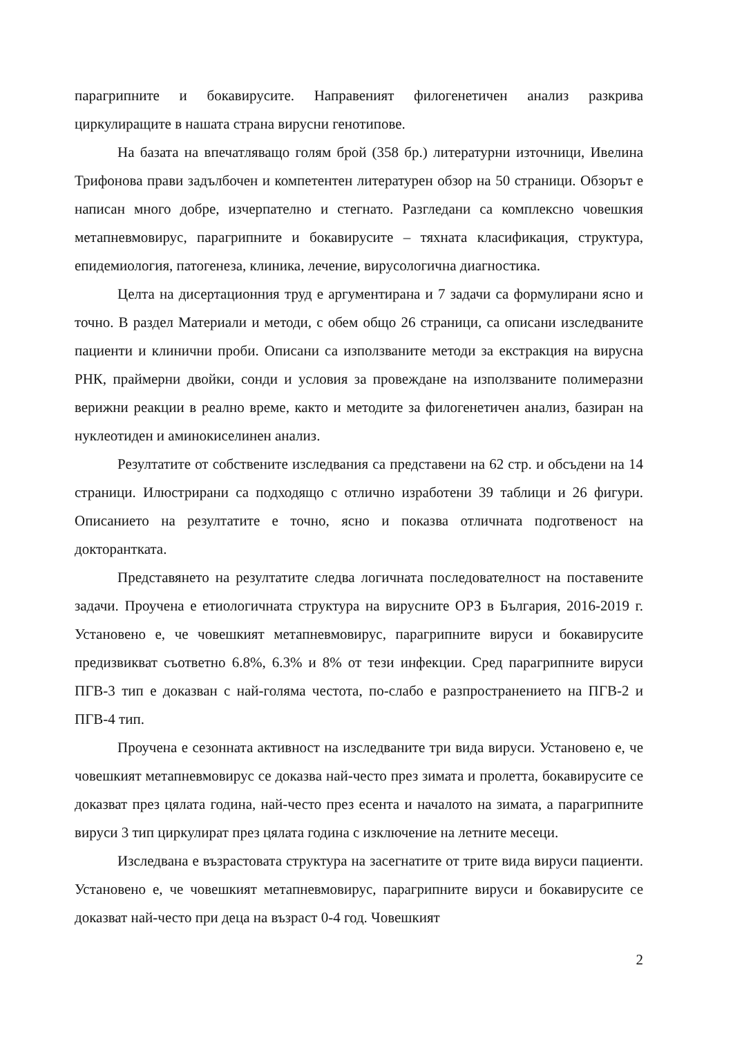парагрипните и бокавирусите. Направеният филогенетичен анализ разкрива циркулиращите в нашата страна вирусни генотипове.
На базата на впечатляващо голям брой (358 бр.) литературни източници, Ивелина Трифонова прави задълбочен и компетентен литературен обзор на 50 страници. Обзорът е написан много добре, изчерпателно и стегнато. Разгледани са комплексно човешкия метапневмовирус, парагрипните и бокавирусите – тяхната класификация, структура, епидемиология, патогенеза, клиника, лечение, вирусологична диагностика.
Целта на дисертационния труд е аргументирана и 7 задачи са формулирани ясно и точно. В раздел Материали и методи, с обем общо 26 страници, са описани изследваните пациенти и клинични проби. Описани са използваните методи за екстракция на вирусна РНК, праймерни двойки, сонди и условия за провеждане на използваните полимеразни верижни реакции в реално време, както и методите за филогенетичен анализ, базиран на нуклеотиден и аминокиселинен анализ.
Резултатите от собствените изследвания са представени на 62 стр. и обсъдени на 14 страници. Илюстрирани са подходящо с отлично изработени 39 таблици и 26 фигури. Описанието на резултатите е точно, ясно и показва отличната подготвеност на докторантката.
Представянето на резултатите следва логичната последователност на поставените задачи. Проучена е етиологичната структура на вирусните ОРЗ в България, 2016-2019 г. Установено е, че човешкият метапневмовирус, парагрипните вируси и бокавирусите предизвикват съответно 6.8%, 6.3% и 8% от тези инфекции. Сред парагрипните вируси ПГВ-3 тип е доказван с най-голяма честота, по-слабо е разпространението на ПГВ-2 и ПГВ-4 тип.
Проучена е сезонната активност на изследваните три вида вируси. Установено е, че човешкият метапневмовирус се доказва най-често през зимата и пролетта, бокавирусите се доказват през цялата година, най-често през есента и началото на зимата, а парагрипните вируси 3 тип циркулират през цялата година с изключение на летните месеци.
Изследвана е възрастовата структура на засегнатите от трите вида вируси пациенти. Установено е, че човешкият метапневмовирус, парагрипните вируси и бокавирусите се доказват най-често при деца на възраст 0-4 год. Човешкият
2